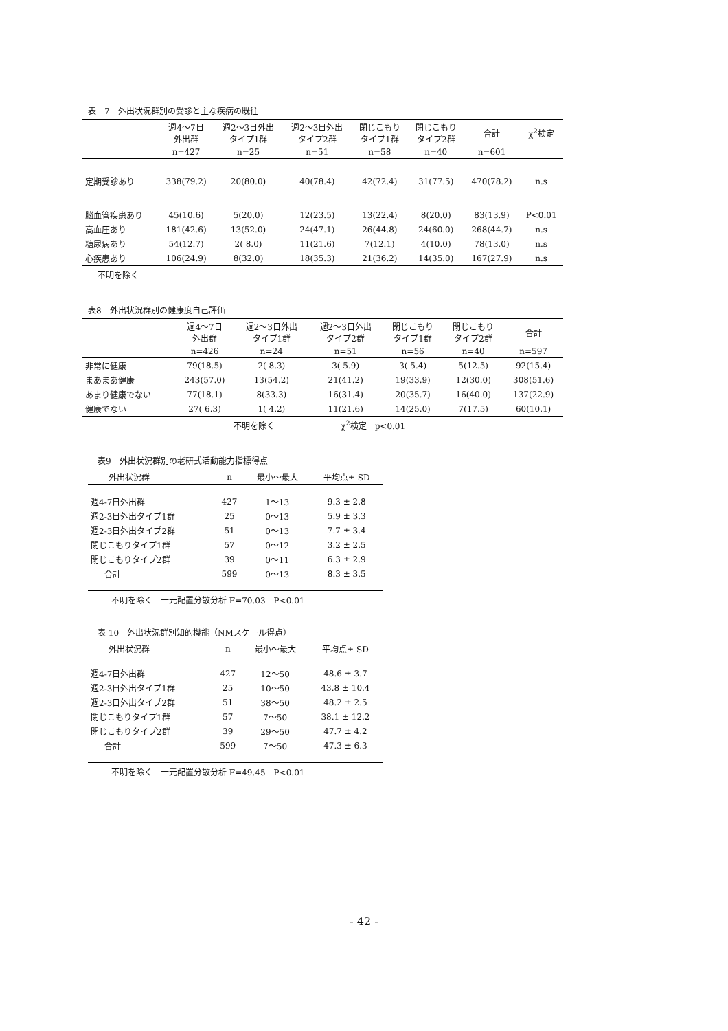表　7　外出状況群別の受診と主な疾病の既往
| | 週4～7日 外出群 | 週2～3日外出 タイプ1群 | 週2～3日外出 タイプ2群 | 閉じこもり タイプ1群 | 閉じこもり タイプ2群 | 合計 | χ<sup>2</sup>検定 |
| --- | --- | --- | --- | --- | --- | --- | --- |
| | n=427 | n=25 | n=51 | n=58 | n=40 | n=601 | |
| 定期受診あり | 338(79.2) | 20(80.0) | 40(78.4) | 42(72.4) | 31(77.5) | 470(78.2) | n.s |
| 脳血管疾患あり | 45(10.6) | 5(20.0) | 12(23.5) | 13(22.4) | 8(20.0) | 83(13.9) | P<0.01 |
| 高血圧あり | 181(42.6) | 13(52.0) | 24(47.1) | 26(44.8) | 24(60.0) | 268(44.7) | n.s |
| 糖尿病あり | 54(12.7) | 2( 8.0) | 11(21.6) | 7(12.1) | 4(10.0) | 78(13.0) | n.s |
| 心疾患あり | 106(24.9) | 8(32.0) | 18(35.3) | 21(36.2) | 14(35.0) | 167(27.9) | n.s |
不明を除く
表8　外出状況群別の健康度自己評価
| | 週4～7日 外出群 | 週2～3日外出 タイプ1群 | 週2～3日外出 タイプ2群 | 閉じこもり タイプ1群 | 閉じこもり タイプ2群 | 合計 |
| --- | --- | --- | --- | --- | --- | --- |
| | n=426 | n=24 | n=51 | n=56 | n=40 | n=597 |
| 非常に健康 | 79(18.5) | 2( 8.3) | 3( 5.9) | 3( 5.4) | 5(12.5) | 92(15.4) |
| まあまあ健康 | 243(57.0) | 13(54.2) | 21(41.2) | 19(33.9) | 12(30.0) | 308(51.6) |
| あまり健康でない | 77(18.1) | 8(33.3) | 16(31.4) | 20(35.7) | 16(40.0) | 137(22.9) |
| 健康でない | 27( 6.3) | 1( 4.2) | 11(21.6) | 14(25.0) | 7(17.5) | 60(10.1) |
不明を除く　　　　　　　　χ<sup>2</sup>検定　p<0.01
表9　外出状況群別の老研式活動能力指標得点
| 外出状況群 | n | 最小～最大 | 平均点± SD |
| --- | --- | --- | --- |
| 週4-7日外出群 | 427 | 1～13 | 9.3 ± 2.8 |
| 週2-3日外出タイプ1群 | 25 | 0～13 | 5.9 ± 3.3 |
| 週2-3日外出タイプ2群 | 51 | 0～13 | 7.7 ± 3.4 |
| 閉じこもりタイプ1群 | 57 | 0～12 | 3.2 ± 2.5 |
| 閉じこもりタイプ2群 | 39 | 0～11 | 6.3 ± 2.9 |
| 合計 | 599 | 0～13 | 8.3 ± 3.5 |
不明を除く　一元配置分散分析 F=70.03　P<0.01
表 10　外出状況群別知的機能（NMスケール得点）
| 外出状況群 | n | 最小～最大 | 平均点± SD |
| --- | --- | --- | --- |
| 週4-7日外出群 | 427 | 12～50 | 48.6 ± 3.7 |
| 週2-3日外出タイプ1群 | 25 | 10～50 | 43.8 ± 10.4 |
| 週2-3日外出タイプ2群 | 51 | 38～50 | 48.2 ± 2.5 |
| 閉じこもりタイプ1群 | 57 | 7～50 | 38.1 ± 12.2 |
| 閉じこもりタイプ2群 | 39 | 29～50 | 47.7 ± 4.2 |
| 合計 | 599 | 7～50 | 47.3 ± 6.3 |
不明を除く　一元配置分散分析 F=49.45　P<0.01
- 42 -